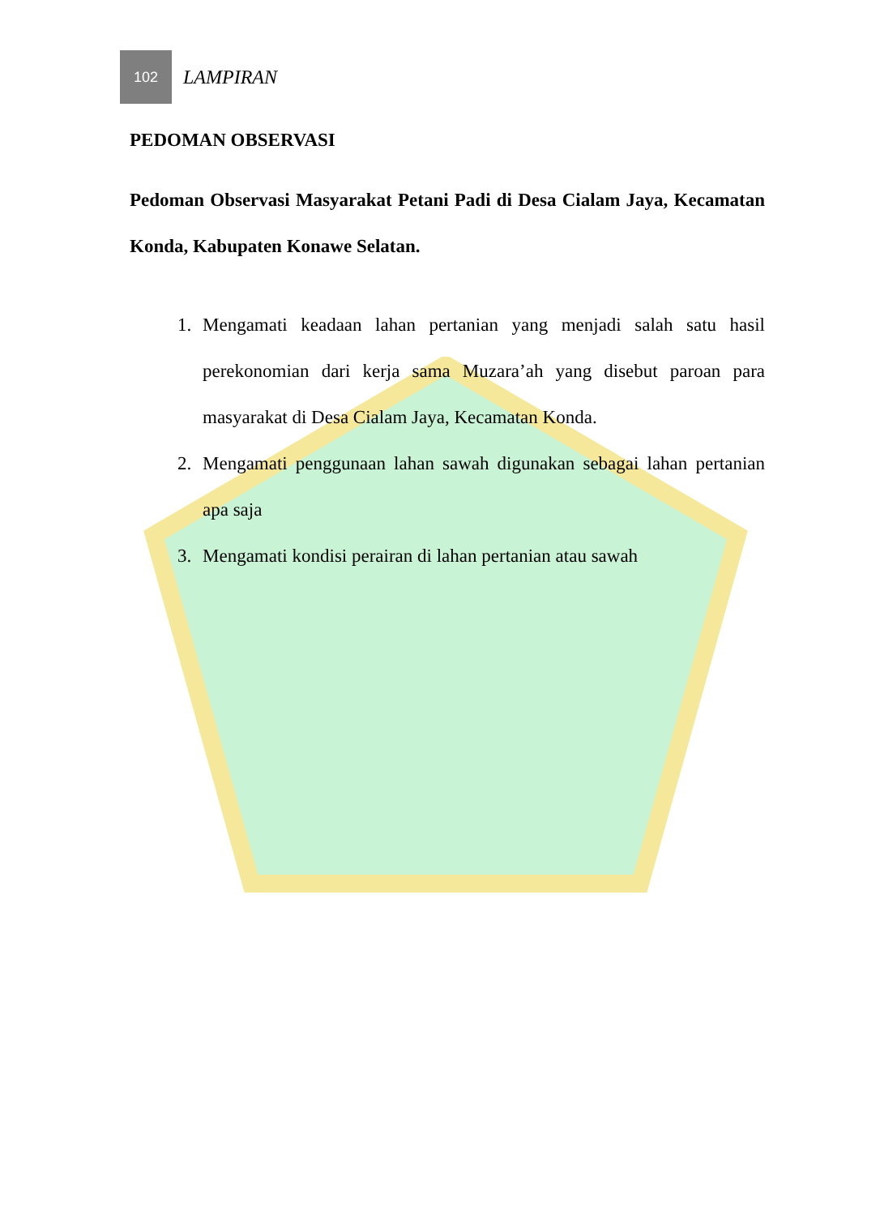102
LAMPIRAN
PEDOMAN OBSERVASI
Pedoman Observasi Masyarakat Petani Padi di Desa Cialam Jaya, Kecamatan Konda, Kabupaten Konawe Selatan.
1. Mengamati keadaan lahan pertanian yang menjadi salah satu hasil perekonomian dari kerja sama Muzara’ah yang disebut paroan para masyarakat di Desa Cialam Jaya, Kecamatan Konda.
2. Mengamati penggunaan lahan sawah digunakan sebagai lahan pertanian apa saja
3. Mengamati kondisi perairan di lahan pertanian atau sawah